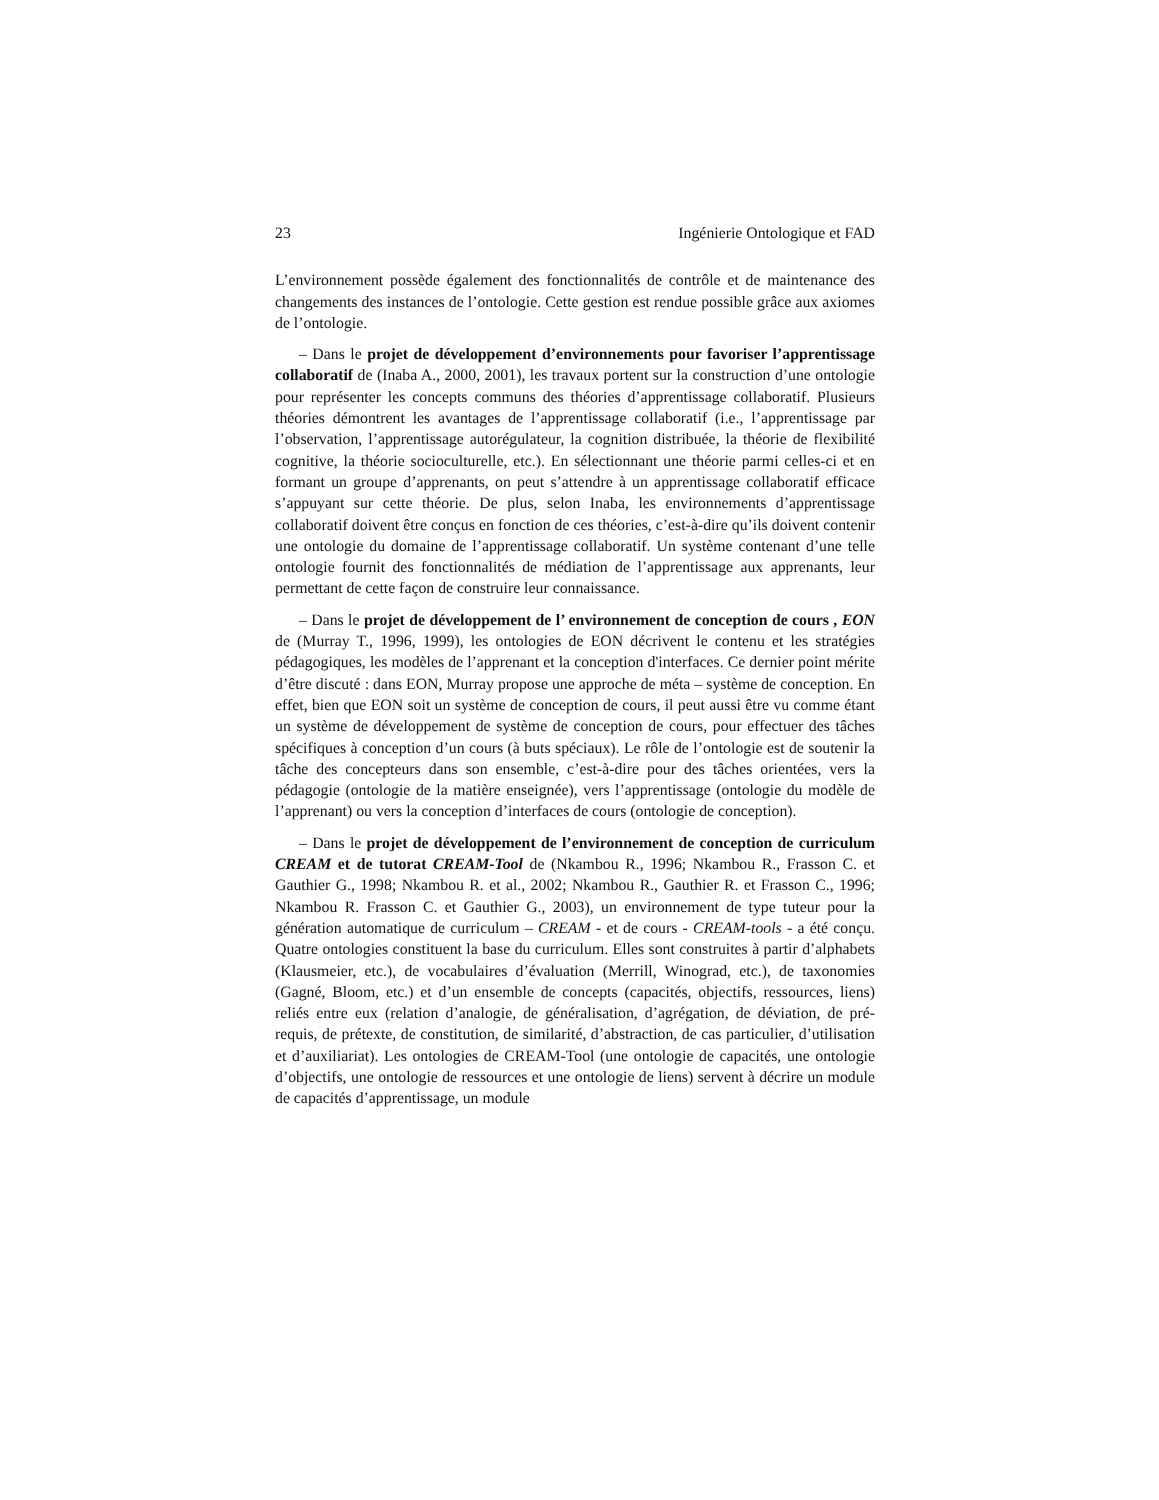23 Ingénierie Ontologique et FAD
L’environnement possède également des fonctionnalités de contrôle et de maintenance des changements des instances de l’ontologie. Cette gestion est rendue possible grâce aux axiomes de l’ontologie.
– Dans le projet de développement d’environnements pour favoriser l’apprentissage collaboratif de (Inaba A., 2000, 2001), les travaux portent sur la construction d’une ontologie pour représenter les concepts communs des théories d’apprentissage collaboratif. Plusieurs théories démontrent les avantages de l’apprentissage collaboratif (i.e., l’apprentissage par l’observation, l’apprentissage autorégulateur, la cognition distribuée, la théorie de flexibilité cognitive, la théorie socioculturelle, etc.). En sélectionnant une théorie parmi celles-ci et en formant un groupe d’apprenants, on peut s’attendre à un apprentissage collaboratif efficace s’appuyant sur cette théorie. De plus, selon Inaba, les environnements d’apprentissage collaboratif doivent être conçus en fonction de ces théories, c’est-à-dire qu’ils doivent contenir une ontologie du domaine de l’apprentissage collaboratif. Un système contenant d’une telle ontologie fournit des fonctionnalités de médiation de l’apprentissage aux apprenants, leur permettant de cette façon de construire leur connaissance.
– Dans le projet de développement de l’ environnement de conception de cours , EON de (Murray T., 1996, 1999), les ontologies de EON décrivent le contenu et les stratégies pédagogiques, les modèles de l’apprenant et la conception d'interfaces. Ce dernier point mérite d’être discuté : dans EON, Murray propose une approche de méta – système de conception. En effet, bien que EON soit un système de conception de cours, il peut aussi être vu comme étant un système de développement de système de conception de cours, pour effectuer des tâches spécifiques à conception d’un cours (à buts spéciaux). Le rôle de l’ontologie est de soutenir la tâche des concepteurs dans son ensemble, c’est-à-dire pour des tâches orientées, vers la pédagogie (ontologie de la matière enseignée), vers l’apprentissage (ontologie du modèle de l’apprenant) ou vers la conception d’interfaces de cours (ontologie de conception).
– Dans le projet de développement de l’environnement de conception de curriculum CREAM et de tutorat CREAM-Tool de (Nkambou R., 1996; Nkambou R., Frasson C. et Gauthier G., 1998; Nkambou R. et al., 2002; Nkambou R., Gauthier R. et Frasson C., 1996; Nkambou R. Frasson C. et Gauthier G., 2003), un environnement de type tuteur pour la génération automatique de curriculum – CREAM - et de cours - CREAM-tools - a été conçu. Quatre ontologies constituent la base du curriculum. Elles sont construites à partir d’alphabets (Klausmeier, etc.), de vocabulaires d’évaluation (Merrill, Winograd, etc.), de taxonomies (Gagné, Bloom, etc.) et d’un ensemble de concepts (capacités, objectifs, ressources, liens) reliés entre eux (relation d’analogie, de généralisation, d’agrégation, de déviation, de pré-requis, de prétexte, de constitution, de similarité, d’abstraction, de cas particulier, d’utilisation et d’auxiliariat). Les ontologies de CREAM-Tool (une ontologie de capacités, une ontologie d’objectifs, une ontologie de ressources et une ontologie de liens) servent à décrire un module de capacités d’apprentissage, un module